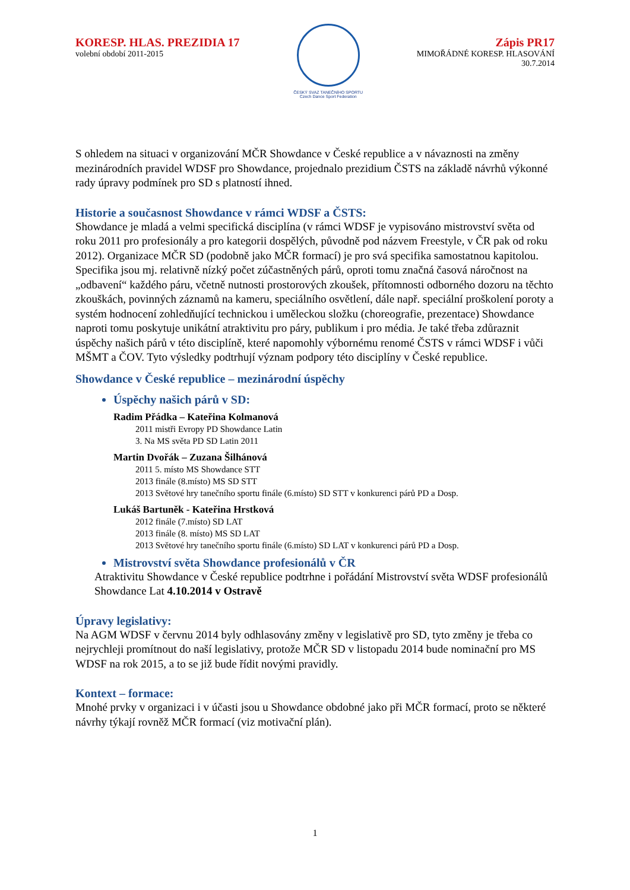KORESP. HLAS. PREZIDIA 17
volební období 2011-2015
ČESKÝ SVAZ TANEČNÍHO SPORTU
Czech Dance Sport Federation
Zápis PR17
MIMOŘÁDNÉ KORESP. HLASOVÁNÍ
30.7.2014
S ohledem na situaci v organizování MČR Showdance v České republice a v návaznosti na změny mezinárodních pravidel WDSF pro Showdance, projednalo prezidium ČSTS na základě návrhů výkonné rady úpravy podmínek pro SD s platností ihned.
Historie a současnost Showdance v rámci WDSF a ČSTS:
Showdance je mladá a velmi specifická disciplína (v rámci WDSF je vypisováno mistrovství světa od roku 2011 pro profesionály a pro kategorii dospělých, původně pod názvem Freestyle, v ČR pak od roku 2012). Organizace MČR SD (podobně jako MČR formací) je pro svá specifika samostatnou kapitolou. Specifika jsou mj. relativně nízký počet zúčastněných párů, oproti tomu značná časová náročnost na „odbavení“ každého páru, včetně nutnosti prostorových zkoušek, přítomnosti odborného dozoru na těchto zkouškách, povinných záznamů na kameru, speciálního osvětlení, dále např. speciální proškolení poroty a systém hodnocení zohledňující technickou i uměleckou složku (choreografie, prezentace) Showdance naproti tomu poskytuje unikátní atraktivitu pro páry, publikum i pro média. Je také třeba zdůraznit úspěchy našich párů v této disciplíně, které napomohly výbornému renomé ČSTS v rámci WDSF i vůči MŠMT a ČOV. Tyto výsledky podtrhují význam podpory této disciplíny v České republice.
Showdance v České republice – mezinárodní úspěchy
Úspěchy našich párů v SD:
Radim Přádka – Kateřina Kolmanová
2011 mistři Evropy PD Showdance Latin
3. Na MS světa PD SD Latin 2011
Martin Dvořák – Zuzana Šilhánová
2011 5. místo MS Showdance STT
2013 finále (8.místo) MS SD STT
2013 Světové hry tanečního sportu finále (6.místo) SD STT v konkurenci párů PD a Dosp.
Lukáš Bartuněk - Kateřina Hrstková
2012 finále (7.místo) SD LAT
2013 finále (8. místo) MS SD LAT
2013 Světové hry tanečního sportu finále (6.místo) SD LAT v konkurenci párů PD a Dosp.
Mistrovství světa Showdance profesionálů v ČR
Atraktivitu Showdance v České republice podtrhne i pořádání Mistrovství světa WDSF profesionálů Showdance Lat 4.10.2014 v Ostravě
Úpravy legislativy:
Na AGM WDSF v červnu 2014 byly odhlasovány změny v legislativě pro SD, tyto změny je třeba co nejrychleji promítnout do naší legislativy, protože MČR SD v listopadu 2014 bude nominační pro MS WDSF na rok 2015, a to se již bude řídit novými pravidly.
Kontext – formace:
Mnohé prvky v organizaci i v účasti jsou u Showdance obdobné jako při MČR formací, proto se některé návrhy týkají rovněž MČR formací (viz motivační plán).
1